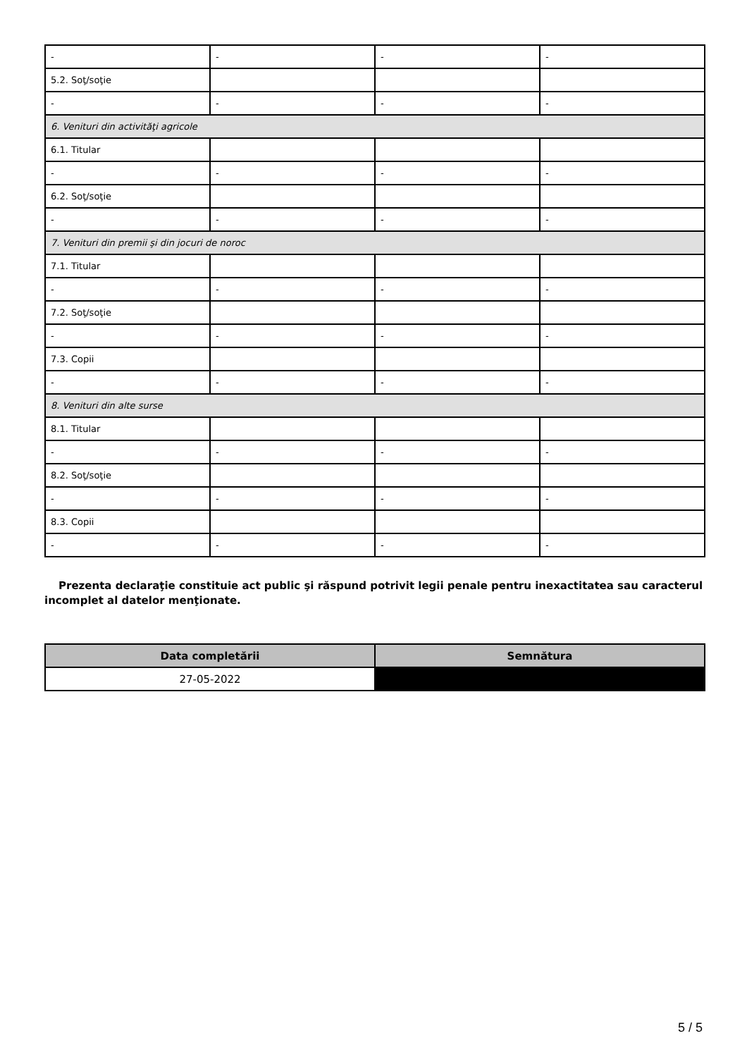| - | - | - | - |
| 5.2. Soţ/soţie | | | |
| - | - | - | - |
| 6. Venituri din activităţi agricole | | | |
| 6.1. Titular | | | |
| - | - | - | - |
| 6.2. Soţ/soţie | | | |
| - | - | - | - |
| 7. Venituri din premii şi din jocuri de noroc | | | |
| 7.1. Titular | | | |
| - | - | - | - |
| 7.2. Soţ/soţie | | | |
| - | - | - | - |
| 7.3. Copii | | | |
| - | - | - | - |
| 8. Venituri din alte surse | | | |
| 8.1. Titular | | | |
| - | - | - | - |
| 8.2. Soţ/soţie | | | |
| - | - | - | - |
| 8.3. Copii | | | |
| - | - | - | - |
Prezenta declaraţie constituie act public şi răspund potrivit legii penale pentru inexactitatea sau caracterul incomplet al datelor menţionate.
| Data completării | Semnătura |
| --- | --- |
| 27-05-2022 | |
5 / 5